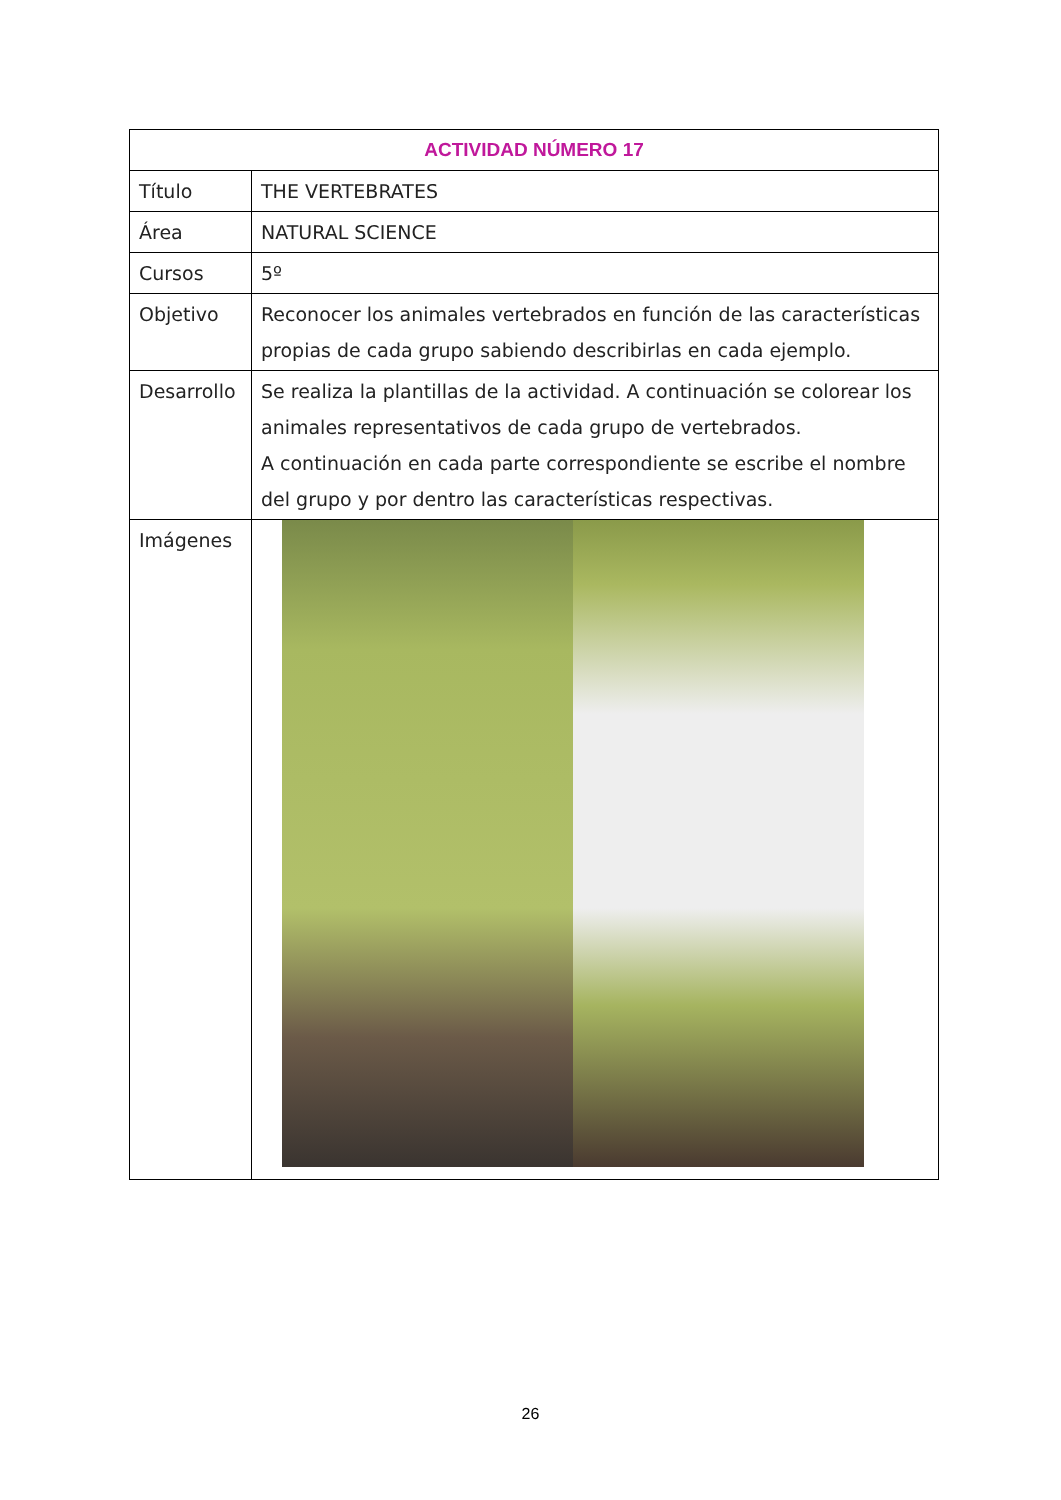| ACTIVIDAD NÚMERO 17 | |
| --- | --- |
| Título | THE VERTEBRATES |
| Área | NATURAL SCIENCE |
| Cursos | 5º |
| Objetivo | Reconocer los animales vertebrados en función de las características propias de cada grupo sabiendo describirlas en cada ejemplo. |
| Desarrollo | Se realiza la plantillas de la actividad. A continuación se colorear los animales representativos de cada grupo de vertebrados. A continuación en cada parte correspondiente se escribe el nombre del grupo y por dentro las características respectivas. |
| Imágenes | |
26